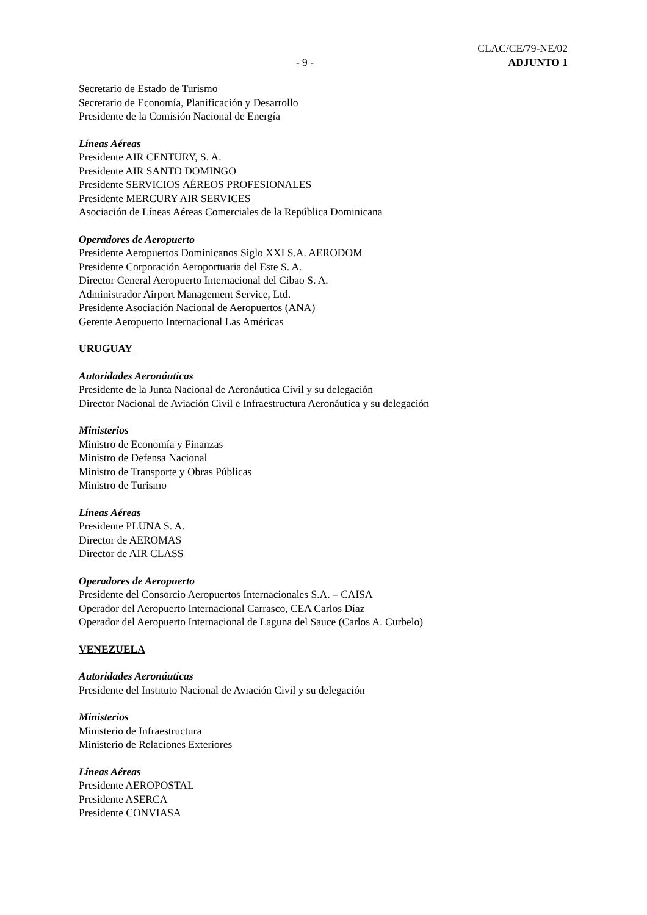CLAC/CE/79-NE/02
- 9 - ADJUNTO 1
Secretario de Estado de Turismo
Secretario de Economía, Planificación y Desarrollo
Presidente de la Comisión Nacional de Energía
Líneas Aéreas
Presidente AIR CENTURY, S. A.
Presidente AIR SANTO DOMINGO
Presidente SERVICIOS AÉREOS PROFESIONALES
Presidente MERCURY AIR SERVICES
Asociación de Líneas Aéreas Comerciales de la República Dominicana
Operadores de Aeropuerto
Presidente Aeropuertos Dominicanos Siglo XXI S.A. AERODOM
Presidente Corporación Aeroportuaria del Este S. A.
Director General Aeropuerto Internacional del Cibao S. A.
Administrador Airport Management Service, Ltd.
Presidente Asociación Nacional de Aeropuertos (ANA)
Gerente Aeropuerto Internacional Las Américas
URUGUAY
Autoridades Aeronáuticas
Presidente de la Junta Nacional de Aeronáutica Civil y su delegación
Director Nacional de Aviación Civil e Infraestructura Aeronáutica y su delegación
Ministerios
Ministro de Economía y Finanzas
Ministro de Defensa Nacional
Ministro de Transporte y Obras Públicas
Ministro de Turismo
Líneas Aéreas
Presidente PLUNA S. A.
Director de AEROMAS
Director de AIR CLASS
Operadores de Aeropuerto
Presidente del Consorcio Aeropuertos Internacionales S.A. – CAISA
Operador del Aeropuerto Internacional Carrasco, CEA Carlos Díaz
Operador del Aeropuerto Internacional de Laguna del Sauce (Carlos A. Curbelo)
VENEZUELA
Autoridades Aeronáuticas
Presidente del Instituto Nacional de Aviación Civil y su delegación
Ministerios
Ministerio de Infraestructura
Ministerio de Relaciones Exteriores
Líneas Aéreas
Presidente AEROPOSTAL
Presidente ASERCA
Presidente CONVIASA